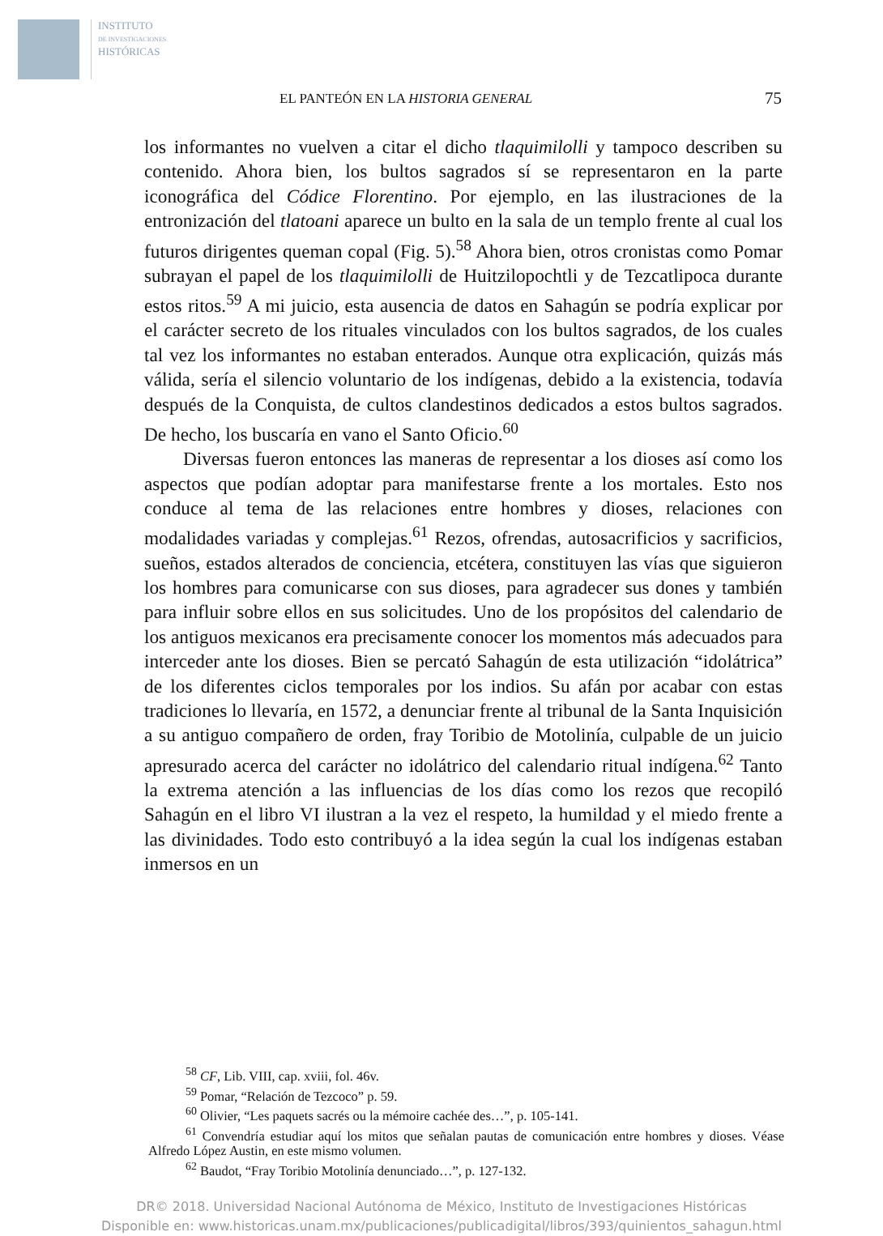INSTITUTO
DE INVESTIGACIONES
HISTÓRICAS
EL PANTEÓN EN LA HISTORIA GENERAL 75
los informantes no vuelven a citar el dicho tlaquimilolli y tampoco describen su contenido. Ahora bien, los bultos sagrados sí se representaron en la parte iconográfica del Códice Florentino. Por ejemplo, en las ilustraciones de la entronización del tlatoani aparece un bulto en la sala de un templo frente al cual los futuros dirigentes queman copal (Fig. 5).<sup>58</sup> Ahora bien, otros cronistas como Pomar subrayan el papel de los tlaquimilolli de Huitzilopochtli y de Tezcatlipoca durante estos ritos.<sup>59</sup> A mi juicio, esta ausencia de datos en Sahagún se podría explicar por el carácter secreto de los rituales vinculados con los bultos sagrados, de los cuales tal vez los informantes no estaban enterados. Aunque otra explicación, quizás más válida, sería el silencio voluntario de los indígenas, debido a la existencia, todavía después de la Conquista, de cultos clandestinos dedicados a estos bultos sagrados. De hecho, los buscaría en vano el Santo Oficio.<sup>60</sup>
Diversas fueron entonces las maneras de representar a los dioses así como los aspectos que podían adoptar para manifestarse frente a los mortales. Esto nos conduce al tema de las relaciones entre hombres y dioses, relaciones con modalidades variadas y complejas.<sup>61</sup> Rezos, ofrendas, autosacrificios y sacrificios, sueños, estados alterados de conciencia, etcétera, constituyen las vías que siguieron los hombres para comunicarse con sus dioses, para agradecer sus dones y también para influir sobre ellos en sus solicitudes. Uno de los propósitos del calendario de los antiguos mexicanos era precisamente conocer los momentos más adecuados para interceder ante los dioses. Bien se percató Sahagún de esta utilización “idolátrica” de los diferentes ciclos temporales por los indios. Su afán por acabar con estas tradiciones lo llevaría, en 1572, a denunciar frente al tribunal de la Santa Inquisición a su antiguo compañero de orden, fray Toribio de Motolinía, culpable de un juicio apresurado acerca del carácter no idolátrico del calendario ritual indígena.<sup>62</sup> Tanto la extrema atención a las influencias de los días como los rezos que recopiló Sahagún en el libro VI ilustran a la vez el respeto, la humildad y el miedo frente a las divinidades. Todo esto contribuyó a la idea según la cual los indígenas estaban inmersos en un
<sup>58</sup> CF, Lib. VIII, cap. xviii, fol. 46v.
<sup>59</sup> Pomar, “Relación de Tezcoco” p. 59.
<sup>60</sup> Olivier, “Les paquets sacrés ou la mémoire cachée des…”, p. 105-141.
<sup>61</sup> Convendría estudiar aquí los mitos que señalan pautas de comunicación entre hombres y dioses. Véase Alfredo López Austin, en este mismo volumen.
<sup>62</sup> Baudot, “Fray Toribio Motolinía denunciado…”, p. 127-132.
DR© 2018. Universidad Nacional Autónoma de México, Instituto de Investigaciones Históricas
Disponible en: www.historicas.unam.mx/publicaciones/publicadigital/libros/393/quinientos_sahagun.html